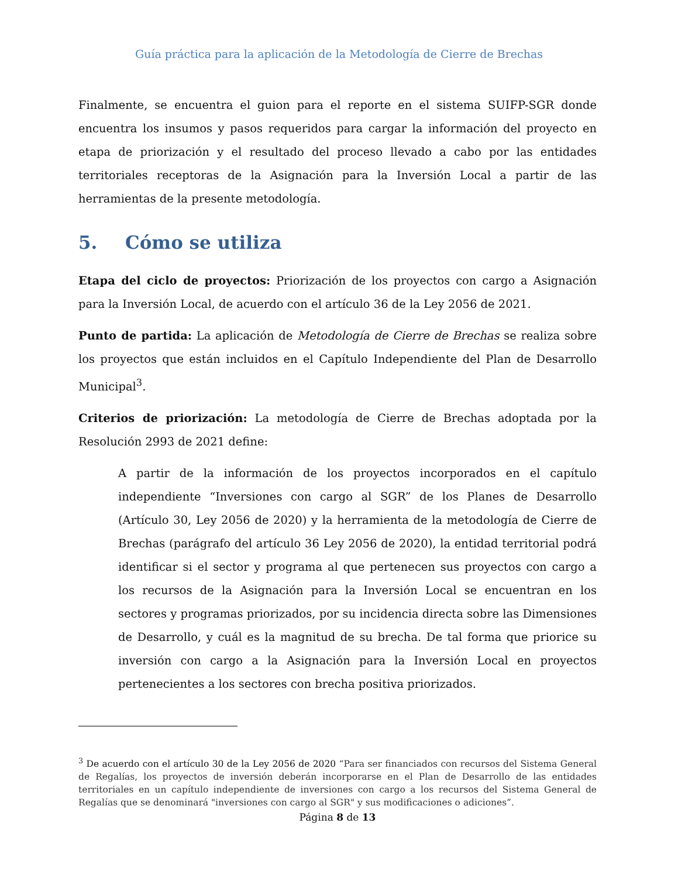Guía práctica para la aplicación de la Metodología de Cierre de Brechas
Finalmente, se encuentra el guion para el reporte en el sistema SUIFP-SGR donde encuentra los insumos y pasos requeridos para cargar la información del proyecto en etapa de priorización y el resultado del proceso llevado a cabo por las entidades territoriales receptoras de la Asignación para la Inversión Local a partir de las herramientas de la presente metodología.
5. Cómo se utiliza
Etapa del ciclo de proyectos: Priorización de los proyectos con cargo a Asignación para la Inversión Local, de acuerdo con el artículo 36 de la Ley 2056 de 2021.
Punto de partida: La aplicación de Metodología de Cierre de Brechas se realiza sobre los proyectos que están incluidos en el Capítulo Independiente del Plan de Desarrollo Municipal<sup>3</sup>.
Criterios de priorización: La metodología de Cierre de Brechas adoptada por la Resolución 2993 de 2021 define:
A partir de la información de los proyectos incorporados en el capítulo independiente “Inversiones con cargo al SGR” de los Planes de Desarrollo (Artículo 30, Ley 2056 de 2020) y la herramienta de la metodología de Cierre de Brechas (parágrafo del artículo 36 Ley 2056 de 2020), la entidad territorial podrá identificar si el sector y programa al que pertenecen sus proyectos con cargo a los recursos de la Asignación para la Inversión Local se encuentran en los sectores y programas priorizados, por su incidencia directa sobre las Dimensiones de Desarrollo, y cuál es la magnitud de su brecha. De tal forma que priorice su inversión con cargo a la Asignación para la Inversión Local en proyectos pertenecientes a los sectores con brecha positiva priorizados.
<sup>3</sup> De acuerdo con el artículo 30 de la Ley 2056 de 2020 “Para ser financiados con recursos del Sistema General de Regalías, los proyectos de inversión deberán incorporarse en el Plan de Desarrollo de las entidades territoriales en un capítulo independiente de inversiones con cargo a los recursos del Sistema General de Regalías que se denominará "inversiones con cargo al SGR" y sus modificaciones o adiciones”.
Página 8 de 13